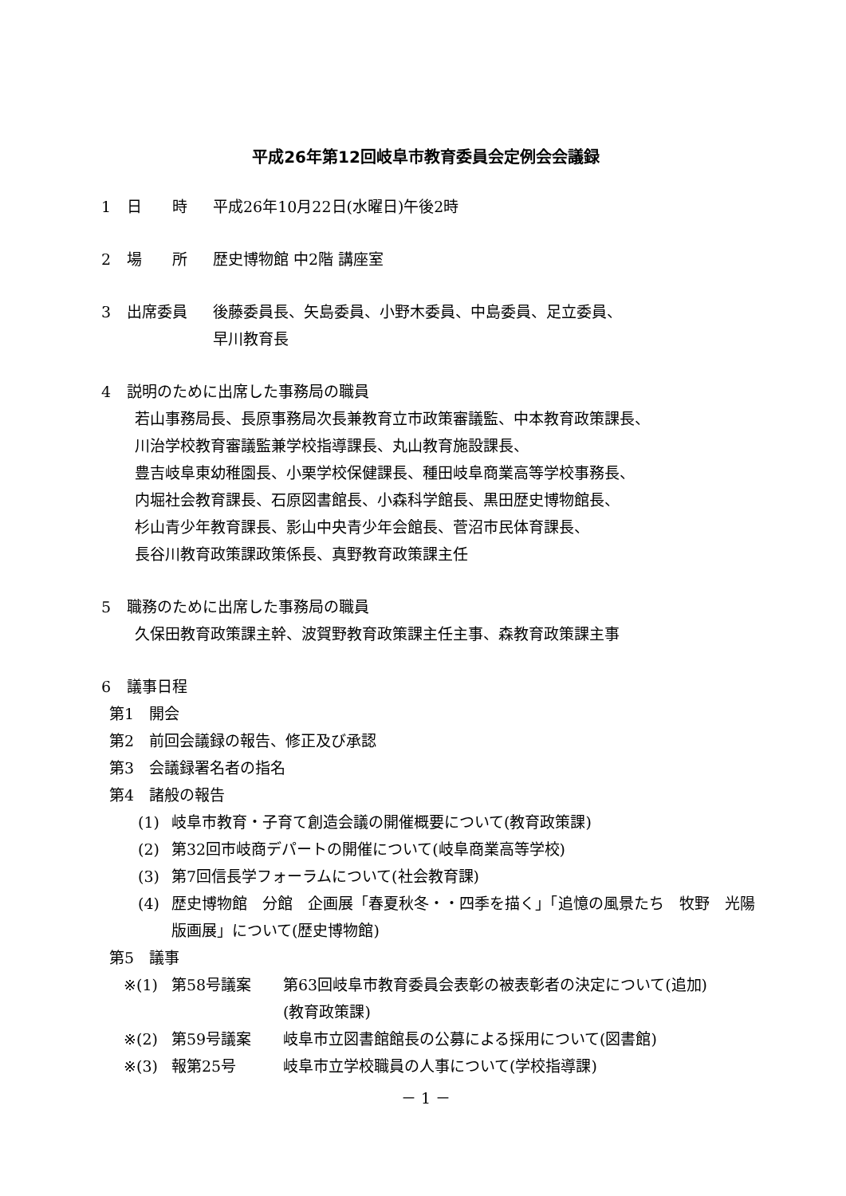平成26年第12回岐阜市教育委員会定例会会議録
1 日　　時 平成26年10月22日(水曜日)午後2時
2 場　　所 歴史博物館 中2階 講座室
3 出席委員 後藤委員長、矢島委員、小野木委員、中島委員、足立委員、
早川教育長
4 説明のために出席した事務局の職員
若山事務局長、長原事務局次長兼教育立市政策審議監、中本教育政策課長、
川治学校教育審議監兼学校指導課長、丸山教育施設課長、
豊吉岐阜東幼稚園長、小栗学校保健課長、種田岐阜商業高等学校事務長、
内堀社会教育課長、石原図書館長、小森科学館長、黒田歴史博物館長、
杉山青少年教育課長、影山中央青少年会館長、菅沼市民体育課長、
長谷川教育政策課政策係長、真野教育政策課主任
5 職務のために出席した事務局の職員
久保田教育政策課主幹、波賀野教育政策課主任主事、森教育政策課主事
6 議事日程
第1　開会
第2　前回会議録の報告、修正及び承認
第3　会議録署名者の指名
第4　諸般の報告
(1) 岐阜市教育・子育て創造会議の開催概要について(教育政策課)
(2) 第32回市岐商デパートの開催について(岐阜商業高等学校)
(3) 第7回信長学フォーラムについて(社会教育課)
(4) 歴史博物館　分館　企画展「春夏秋冬・・四季を描く」「追憶の風景たち　牧野　光陽　版画展」について(歴史博物館)
第5　議事
※(1) 第58号議案 第63回岐阜市教育委員会表彰の被表彰者の決定について(追加)
(教育政策課)
※(2) 第59号議案 岐阜市立図書館館長の公募による採用について(図書館)
※(3) 報第25号 岐阜市立学校職員の人事について(学校指導課)
－ 1 －